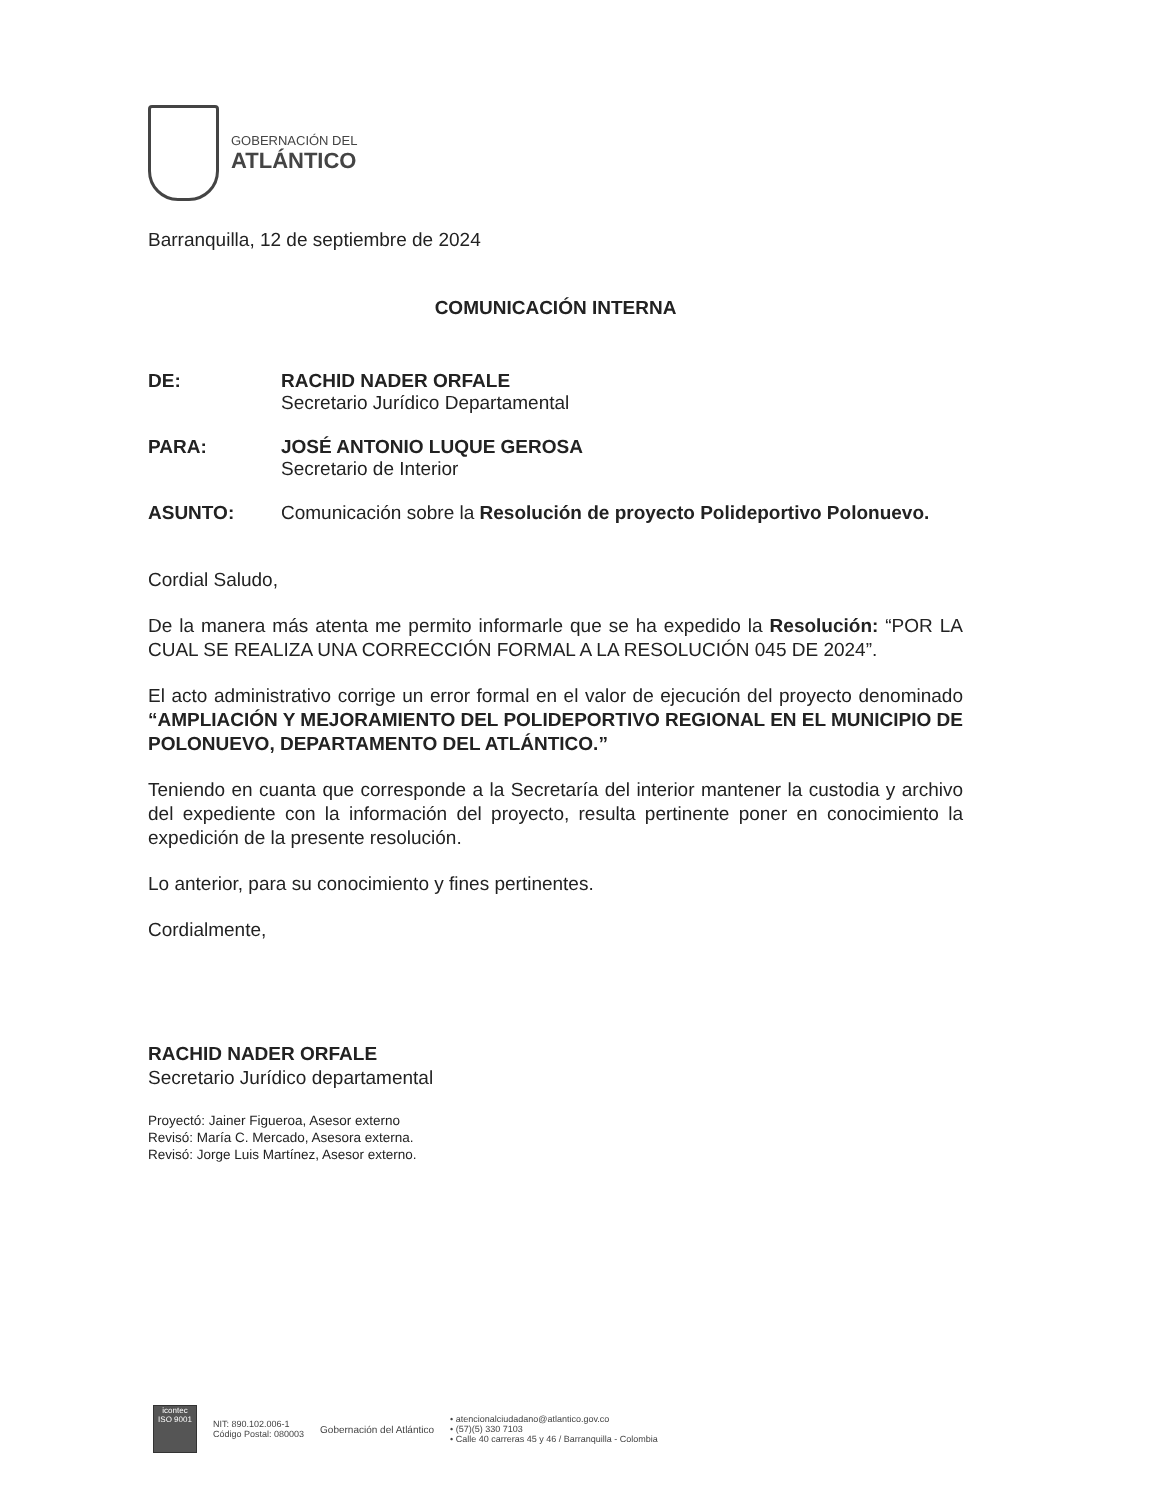GOBERNACIÓN DEL
ATLÁNTICO
Barranquilla, 12 de septiembre de 2024
COMUNICACIÓN INTERNA
DE: RACHID NADER ORFALE
Secretario Jurídico Departamental
PARA: JOSÉ ANTONIO LUQUE GEROSA
Secretario de Interior
ASUNTO: Comunicación sobre la Resolución de proyecto Polideportivo Polonuevo.
Cordial Saludo,
De la manera más atenta me permito informarle que se ha expedido la Resolución: “POR LA CUAL SE REALIZA UNA CORRECCIÓN FORMAL A LA RESOLUCIÓN 045 DE 2024”.
El acto administrativo corrige un error formal en el valor de ejecución del proyecto denominado “AMPLIACIÓN Y MEJORAMIENTO DEL POLIDEPORTIVO REGIONAL EN EL MUNICIPIO DE POLONUEVO, DEPARTAMENTO DEL ATLÁNTICO.”
Teniendo en cuanta que corresponde a la Secretaría del interior mantener la custodia y archivo del expediente con la información del proyecto, resulta pertinente poner en conocimiento la expedición de la presente resolución.
Lo anterior, para su conocimiento y fines pertinentes.
Cordialmente,
RACHID NADER ORFALE
Secretario Jurídico departamental
Proyectó: Jainer Figueroa, Asesor externo
Revisó: María C. Mercado, Asesora externa.
Revisó: Jorge Luis Martínez, Asesor externo.
icontec
ISO 9001
NIT: 890.102.006-1
Código Postal: 080003
Gobernación del Atlántico
• atencionalciudadano@atlantico.gov.co
• (57)(5) 330 7103
• Calle 40 carreras 45 y 46 / Barranquilla - Colombia